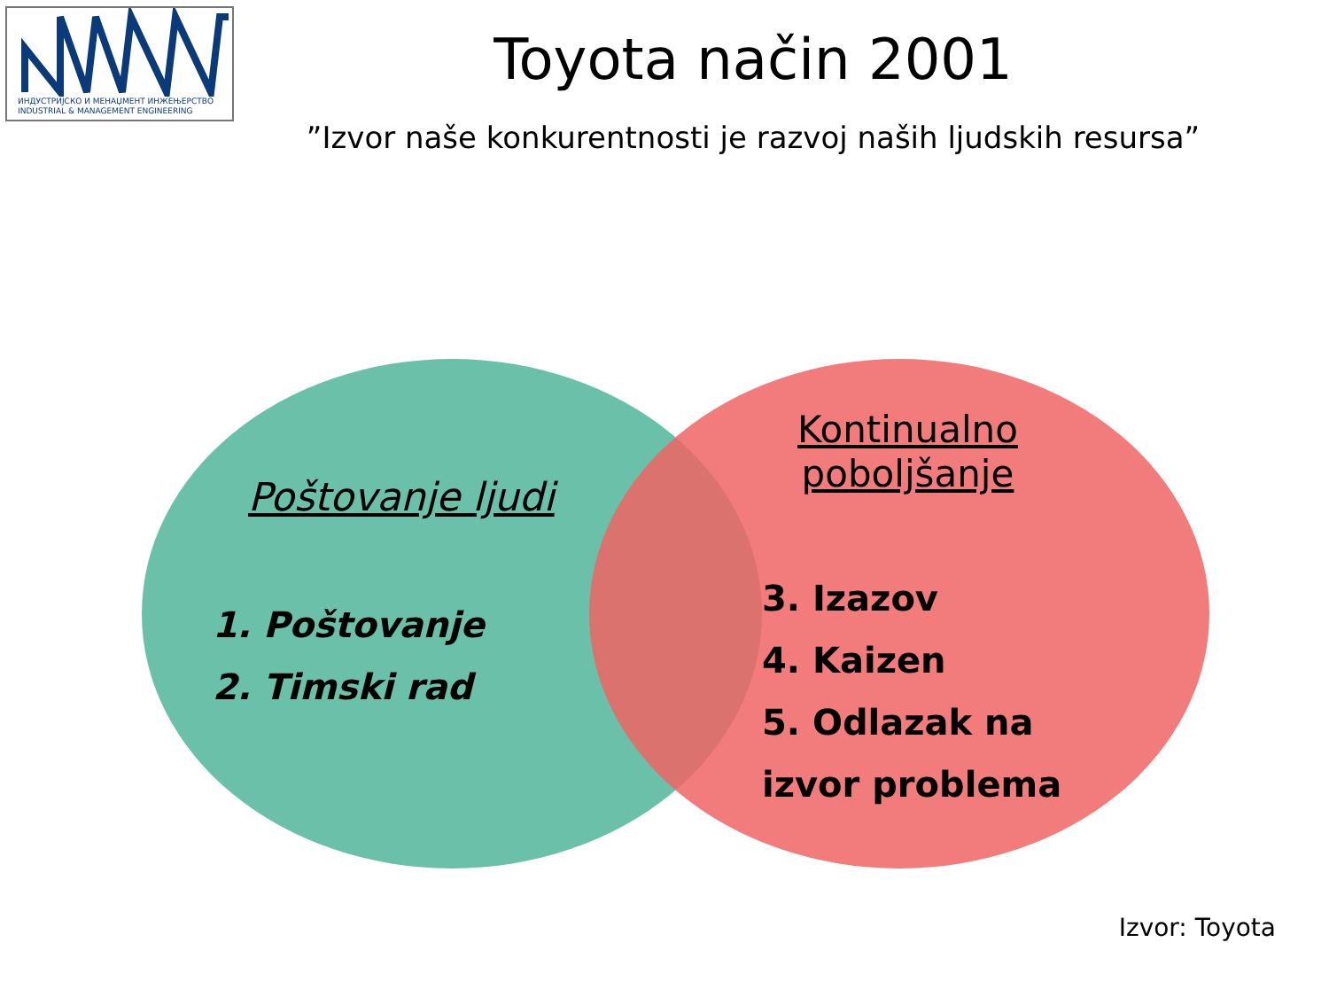ИНДУСТРИЈСКО И МЕНАЏМЕНТ ИНЖЕЊЕРСТВО
INDUSTRIAL & MANAGEMENT ENGINEERING
Toyota način 2001
”Izvor naše konkurentnosti je razvoj naših ljudskih resursa”
Poštovanje ljudi
1. Poštovanje
2. Timski rad
Kontinualno
poboljšanje
3. Izazov
4. Kaizen
5. Odlazak na
izvor problema
Izvor: Toyota